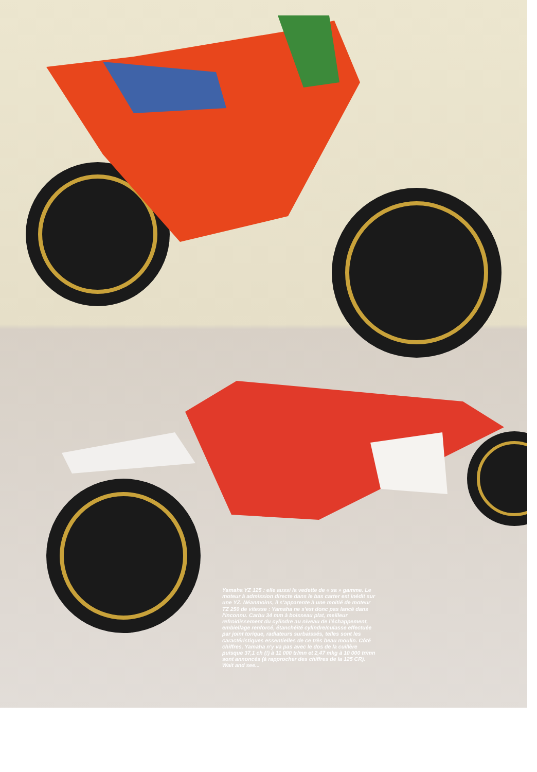Yamaha YZ 125 : elle aussi la vedette de « sa » gamme. Le moteur à admission directe dans le bas carter est inédit sur une YZ. Néanmoins, il s'apparente à une moitié de moteur TZ 250 de vitesse : Yamaha ne s'est donc pas lancé dans l'inconnu. Carbu 34 mm à boisseau plat, meilleur refroidissement du cylindre au niveau de l'échappement, embiellage renforcé, étanchéité cylindre/culasse effectuée par joint torique, radiateurs surbaissés, telles sont les caractéristiques essentielles de ce très beau moulin. Côté chiffres, Yamaha n'y va pas avec le dos de la cuillère puisque 37,1 ch (!) à 11 000 tr/mn et 2,47 mkg à 10 000 tr/mn sont annoncés (à rapprocher des chiffres de la 125 CR). Wait and see...